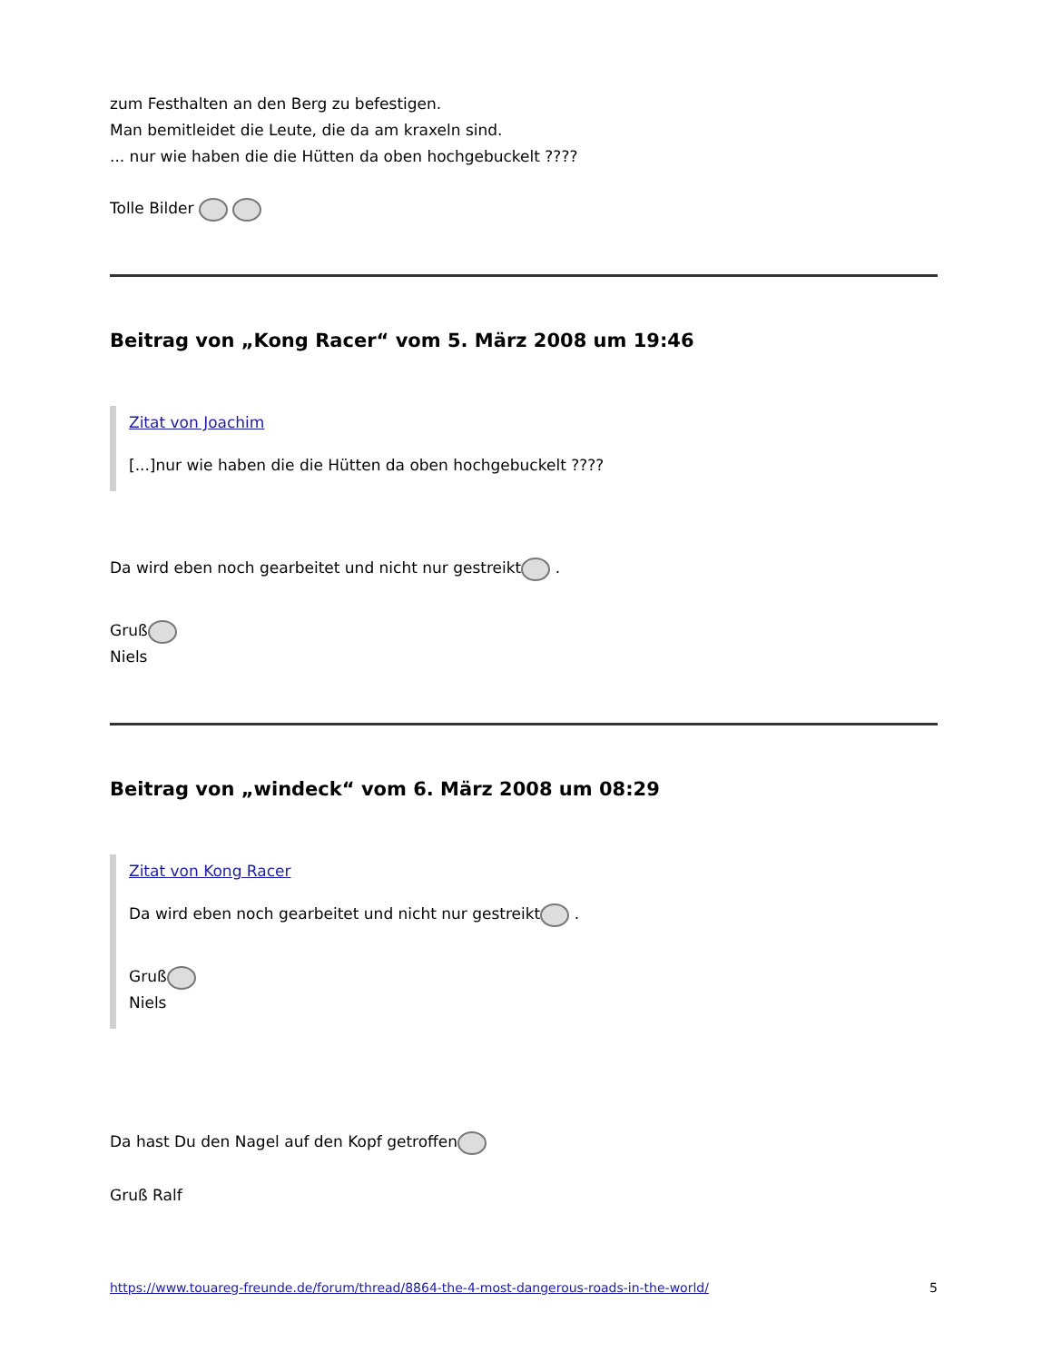zum Festhalten an den Berg zu befestigen.
Man bemitleidet die Leute, die da am kraxeln sind.
... nur wie haben die die Hütten da oben hochgebuckelt ????
Tolle Bilder
Beitrag von „Kong Racer“ vom 5. März 2008 um 19:46
Zitat von Joachim
[...]nur wie haben die die Hütten da oben hochgebuckelt ????
Da wird eben noch gearbeitet und nicht nur gestreikt .
Gruß
Niels
Beitrag von „windeck“ vom 6. März 2008 um 08:29
Zitat von Kong Racer
Da wird eben noch gearbeitet und nicht nur gestreikt .
Gruß
Niels
Da hast Du den Nagel auf den Kopf getroffen
Gruß Ralf
https://www.touareg-freunde.de/forum/thread/8864-the-4-most-dangerous-roads-in-the-world/ 5